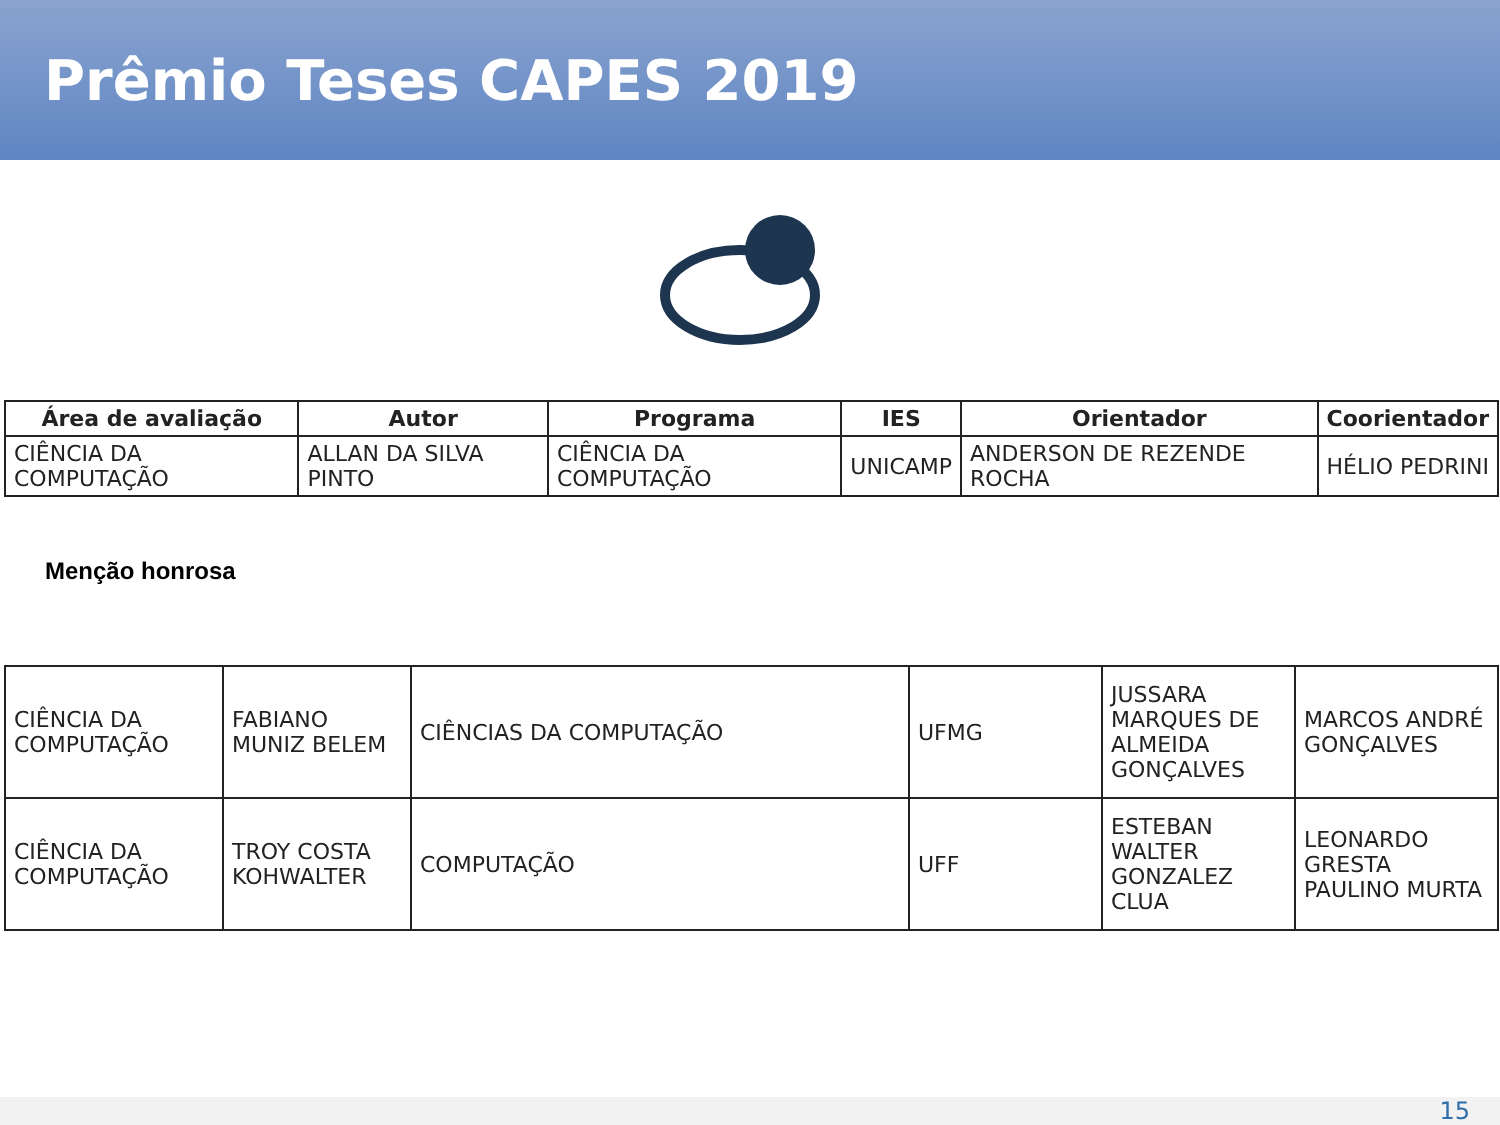Prêmio Teses CAPES 2019
| Área de avaliação | Autor | Programa | IES | Orientador | Coorientador |
| --- | --- | --- | --- | --- | --- |
| CIÊNCIA DA COMPUTAÇÃO | ALLAN DA SILVA PINTO | CIÊNCIA DA COMPUTAÇÃO | UNICAMP | ANDERSON DE REZENDE ROCHA | HÉLIO PEDRINI |
Menção honrosa
| CIÊNCIA DA COMPUTAÇÃO | FABIANO MUNIZ BELEM | CIÊNCIAS DA COMPUTAÇÃO | UFMG | JUSSARA MARQUES DE ALMEIDA GONÇALVES | MARCOS ANDRÉ GONÇALVES |
| CIÊNCIA DA COMPUTAÇÃO | TROY COSTA KOHWALTER | COMPUTAÇÃO | UFF | ESTEBAN WALTER GONZALEZ CLUA | LEONARDO GRESTA PAULINO MURTA |
15